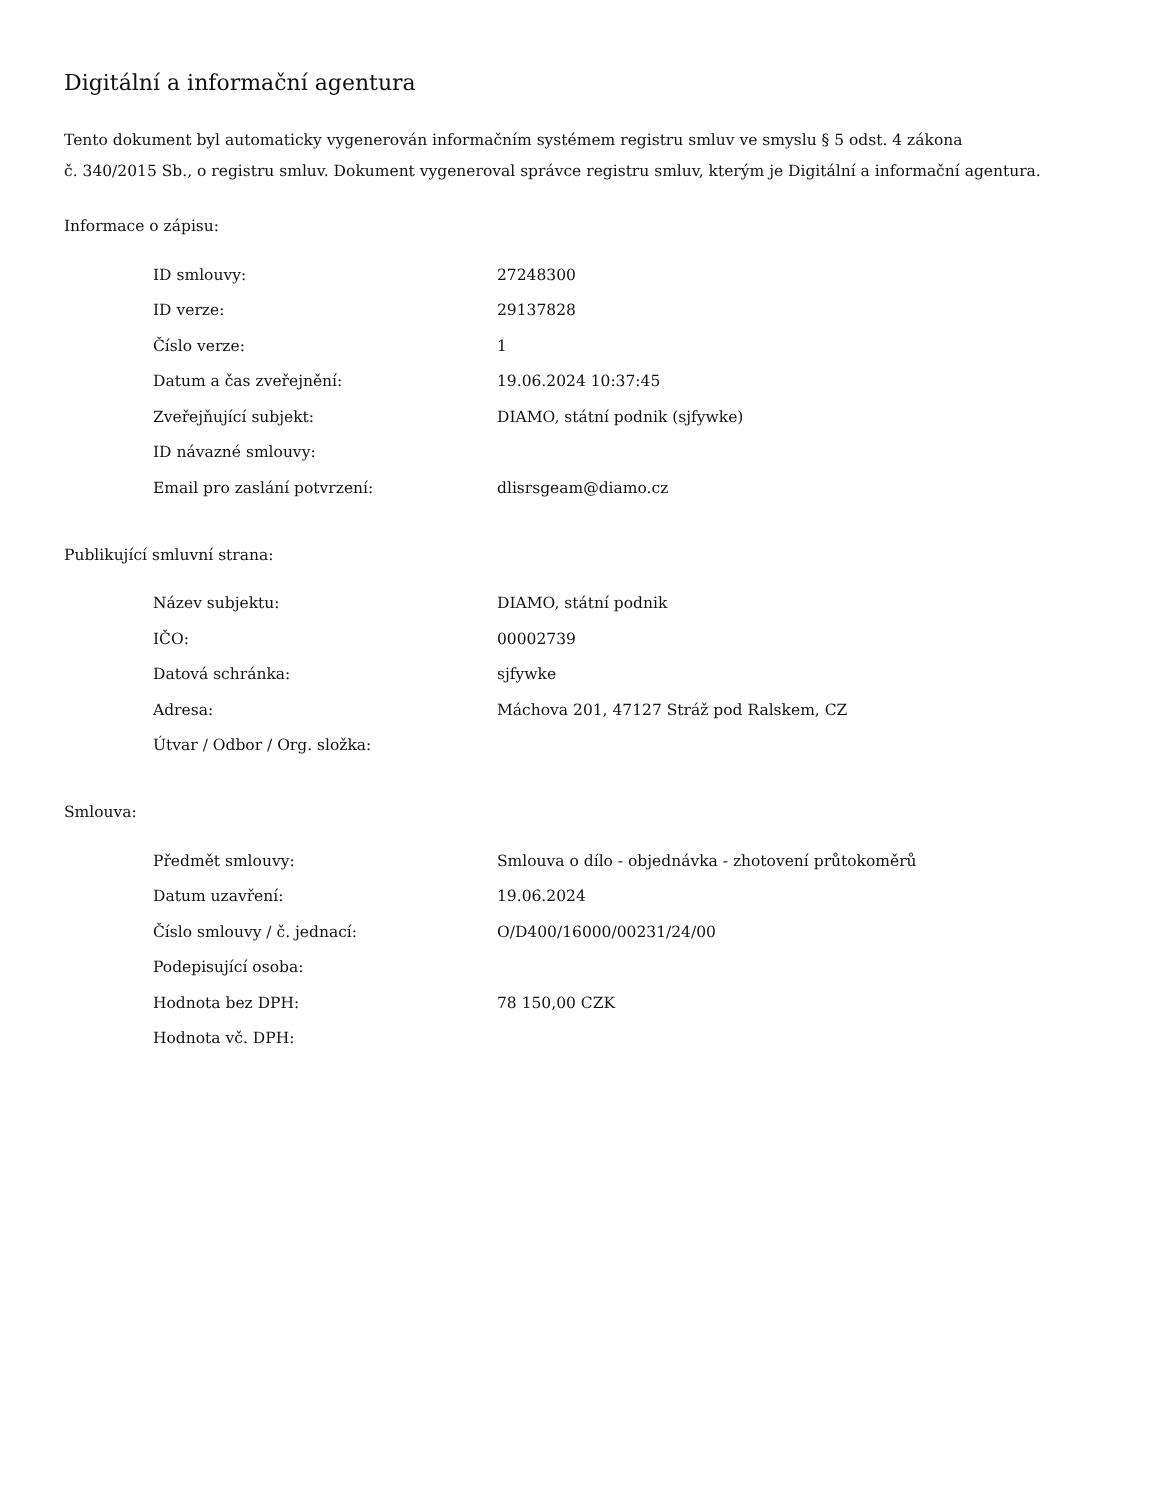Digitální a informační agentura
Tento dokument byl automaticky vygenerován informačním systémem registru smluv ve smyslu § 5 odst. 4 zákona
č. 340/2015 Sb., o registru smluv. Dokument vygeneroval správce registru smluv, kterým je Digitální a informační agentura.
Informace o zápisu:
| ID smlouvy: | 27248300 |
| ID verze: | 29137828 |
| Číslo verze: | 1 |
| Datum a čas zveřejnění: | 19.06.2024 10:37:45 |
| Zveřejňující subjekt: | DIAMO, státní podnik (sjfywke) |
| ID návazné smlouvy: | |
| Email pro zaslání potvrzení: | dlisrsgeam@diamo.cz |
Publikující smluvní strana:
| Název subjektu: | DIAMO, státní podnik |
| IČO: | 00002739 |
| Datová schránka: | sjfywke |
| Adresa: | Máchova 201, 47127 Stráž pod Ralskem, CZ |
| Útvar / Odbor / Org. složka: | |
Smlouva:
| Předmět smlouvy: | Smlouva o dílo - objednávka - zhotovení průtokoměrů |
| Datum uzavření: | 19.06.2024 |
| Číslo smlouvy / č. jednací: | O/D400/16000/00231/24/00 |
| Podepisující osoba: | |
| Hodnota bez DPH: | 78 150,00 CZK |
| Hodnota vč. DPH: | |